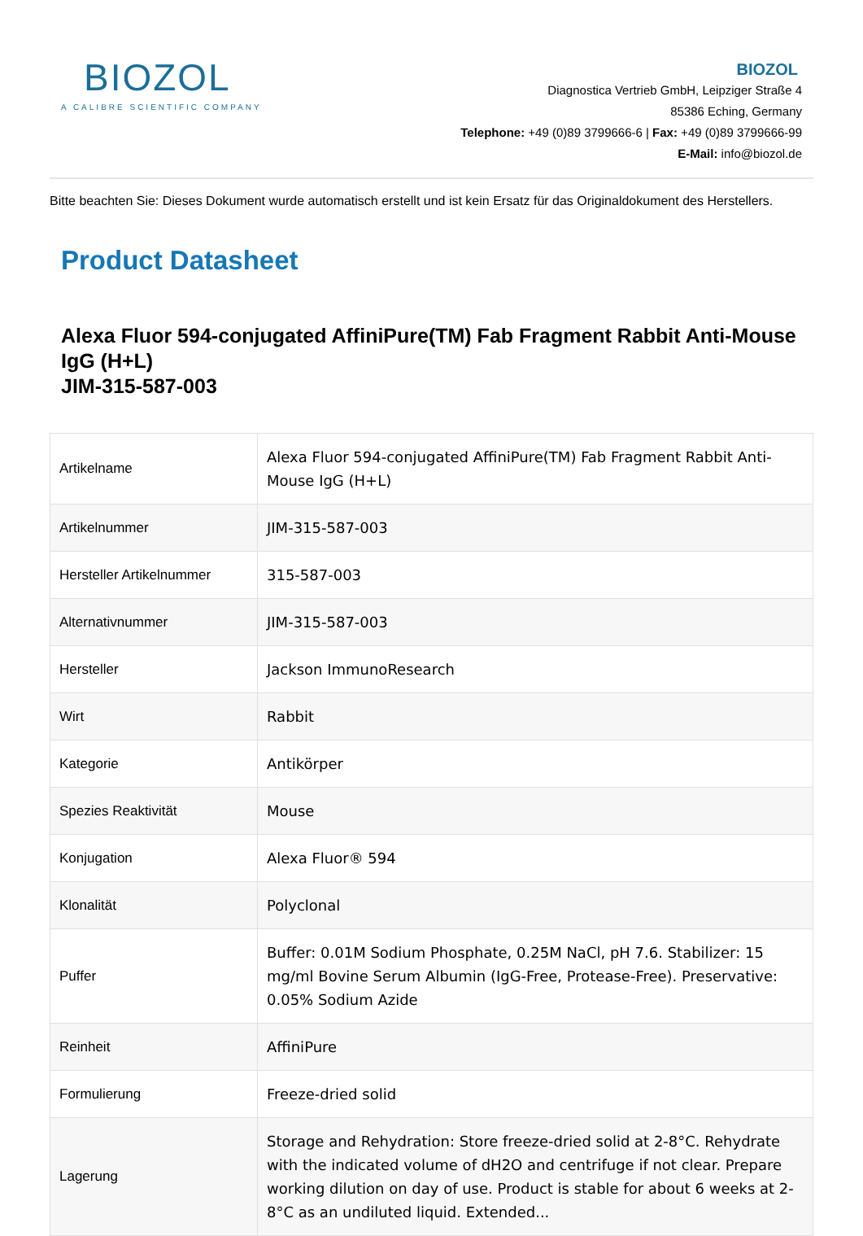BIOZOL
A CALIBRE SCIENTIFIC COMPANY
BIOZOL
Diagnostica Vertrieb GmbH, Leipziger Straße 4
85386 Eching, Germany
Telephone: +49 (0)89 3799666-6 | Fax: +49 (0)89 3799666-99
E-Mail: info@biozol.de
Bitte beachten Sie: Dieses Dokument wurde automatisch erstellt und ist kein Ersatz für das Originaldokument des Herstellers.
Product Datasheet
Alexa Fluor 594-conjugated AffiniPure(TM) Fab Fragment Rabbit Anti-Mouse IgG (H+L)
JIM-315-587-003
| Artikelname | Alexa Fluor 594-conjugated AffiniPure(TM) Fab Fragment Rabbit Anti-Mouse IgG (H+L) |
| Artikelnummer | JIM-315-587-003 |
| Hersteller Artikelnummer | 315-587-003 |
| Alternativnummer | JIM-315-587-003 |
| Hersteller | Jackson ImmunoResearch |
| Wirt | Rabbit |
| Kategorie | Antikörper |
| Spezies Reaktivität | Mouse |
| Konjugation | Alexa Fluor® 594 |
| Klonalität | Polyclonal |
| Puffer | Buffer: 0.01M Sodium Phosphate, 0.25M NaCl, pH 7.6. Stabilizer: 15 mg/ml Bovine Serum Albumin (IgG-Free, Protease-Free). Preservative: 0.05% Sodium Azide |
| Reinheit | AffiniPure |
| Formulierung | Freeze-dried solid |
| Lagerung | Storage and Rehydration: Store freeze-dried solid at 2-8°C. Rehydrate with the indicated volume of dH2O and centrifuge if not clear. Prepare working dilution on day of use. Product is stable for about 6 weeks at 2-8°C as an undiluted liquid. Extended... |